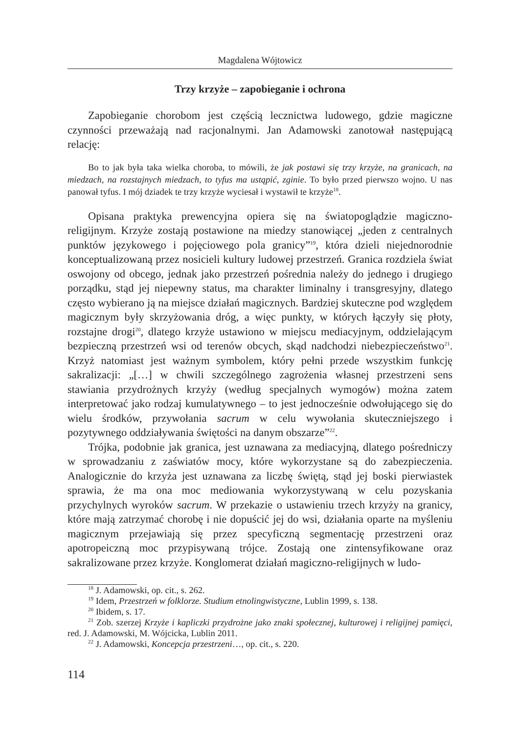Magdalena Wójtowicz
Trzy krzyże – zapobieganie i ochrona
Zapobieganie chorobom jest częścią lecznictwa ludowego, gdzie magiczne czynności przeważają nad racjonalnymi. Jan Adamowski zanotował następującą relację:
Bo to jak była taka wielka choroba, to mówili, że jak postawi się trzy krzyże, na granicach, na miedzach, na rozstajnych miedzach, to tyfus ma ustąpić, zginie. To było przed pierwszo wojno. U nas panował tyfus. I mój dziadek te trzy krzyże wyciesał i wystawił te krzyże<sup>18</sup>.
Opisana praktyka prewencyjna opiera się na światopoglądzie magiczno-religijnym. Krzyże zostają postawione na miedzy stanowiącej „jeden z centralnych punktów językowego i pojęciowego pola granicy”<sup>19</sup>, która dzieli niejednorodnie konceptualizowaną przez nosicieli kultury ludowej przestrzeń. Granica rozdziela świat oswojony od obcego, jednak jako przestrzeń pośrednia należy do jednego i drugiego porządku, stąd jej niepewny status, ma charakter liminalny i transgresyjny, dlatego często wybierano ją na miejsce działań magicznych. Bardziej skuteczne pod względem magicznym były skrzyżowania dróg, a więc punkty, w których łączyły się płoty, rozstajne drogi<sup>20</sup>, dlatego krzyże ustawiono w miejscu mediacyjnym, oddzielającym bezpieczną przestrzeń wsi od terenów obcych, skąd nadchodzi niebezpieczeństwo<sup>21</sup>. Krzyż natomiast jest ważnym symbolem, który pełni przede wszystkim funkcję sakralizacji: „[…] w chwili szczególnego zagrożenia własnej przestrzeni sens stawiania przydrożnych krzyży (według specjalnych wymogów) można zatem interpretować jako rodzaj kumulatywnego – to jest jednocześnie odwołującego się do wielu środków, przywołania sacrum w celu wywołania skuteczniejszego i pozytywnego oddziaływania świętości na danym obszarze”<sup>22</sup>.
Trójka, podobnie jak granica, jest uznawana za mediacyjną, dlatego pośredniczy w sprowadzaniu z zaświatów mocy, które wykorzystane są do zabezpieczenia. Analogicznie do krzyża jest uznawana za liczbę świętą, stąd jej boski pierwiastek sprawia, że ma ona moc mediowania wykorzystywaną w celu pozyskania przychylnych wyroków sacrum. W przekazie o ustawieniu trzech krzyży na granicy, które mają zatrzymać chorobę i nie dopuścić jej do wsi, działania oparte na myśleniu magicznym przejawiają się przez specyficzną segmentację przestrzeni oraz apotropeiczną moc przypisywaną trójce. Zostają one zintensyfikowane oraz sakralizowane przez krzyże. Konglomerat działań magiczno-religijnych w ludo-
<sup>18</sup> J. Adamowski, op. cit., s. 262.
<sup>19</sup> Idem, Przestrzeń w folklorze. Studium etnolingwistyczne, Lublin 1999, s. 138.
<sup>20</sup> Ibidem, s. 17.
<sup>21</sup> Zob. szerzej Krzyże i kapliczki przydrożne jako znaki społecznej, kulturowej i religijnej pamięci, red. J. Adamowski, M. Wójcicka, Lublin 2011.
<sup>22</sup> J. Adamowski, Koncepcja przestrzeni…, op. cit., s. 220.
114